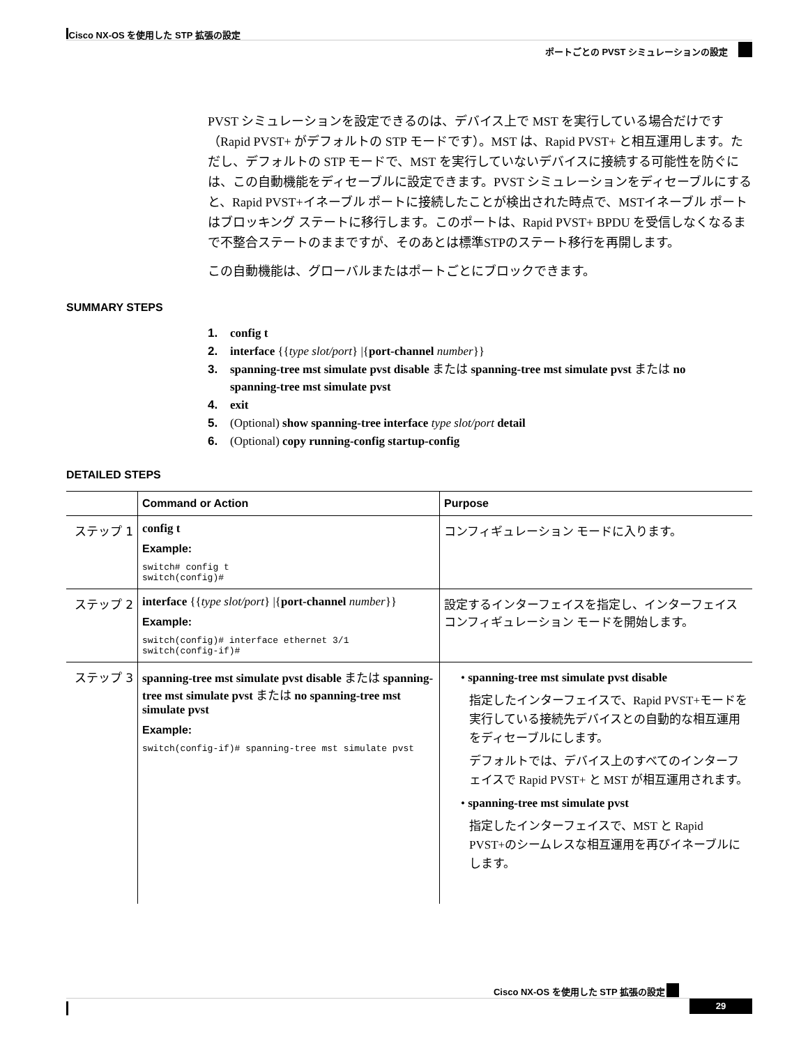Cisco NX-OS を使用した STP 拡張の設定
ポートごとの PVST シミュレーションの設定
PVST シミュレーションを設定できるのは、デバイス上で MST を実行している場合だけです（Rapid PVST+ がデフォルトの STP モードです）。MST は、Rapid PVST+ と相互運用します。ただし、デフォルトの STP モードで、MST を実行していないデバイスに接続する可能性を防ぐには、この自動機能をディセーブルに設定できます。PVST シミュレーションをディセーブルにすると、Rapid PVST+イネーブル ポートに接続したことが検出された時点で、MSTイネーブル ポートはブロッキング ステートに移行します。このポートは、Rapid PVST+ BPDU を受信しなくなるまで不整合ステートのままですが、そのあとは標準STPのステート移行を再開します。
この自動機能は、グローバルまたはポートごとにブロックできます。
SUMMARY STEPS
1. config t
2. interface {{type slot/port} |{port-channel number}}
3. spanning-tree mst simulate pvst disable または spanning-tree mst simulate pvst または no
spanning-tree mst simulate pvst
4. exit
5. (Optional) show spanning-tree interface type slot/port detail
6. (Optional) copy running-config startup-config
DETAILED STEPS
| | Command or Action | Purpose |
| --- | --- | --- |
| ステップ 1 | config t Example: switch# config t switch(config)# | コンフィギュレーション モードに入ります。 |
| ステップ 2 | interface {{ type slot/port } /{ port-channel number }} Example: switch(config)# interface ethernet 3/1 switch(config-if)# | 設定するインターフェイスを指定し、インターフェイス コンフィギュレーション モードを開始します。 |
| ステップ 3 | spanning-tree mst simulate pvst disable または spanning-tree mst simulate pvst または no spanning-tree mst simulate pvst Example: switch(config-if)# spanning-tree mst simulate pvst | • spanning-tree mst simulate pvst disable 指定したインターフェイスで、Rapid PVST+モードを実行している接続先デバイスとの自動的な相互運用をディセーブルにします。 デフォルトでは、デバイス上のすべてのインターフェイスで Rapid PVST+ と MST が相互運用されます。 • spanning-tree mst simulate pvst 指定したインターフェイスで、MST と Rapid PVST+のシームレスな相互運用を再びイネーブルにします。 |
Cisco NX-OS を使用した STP 拡張の設定
29